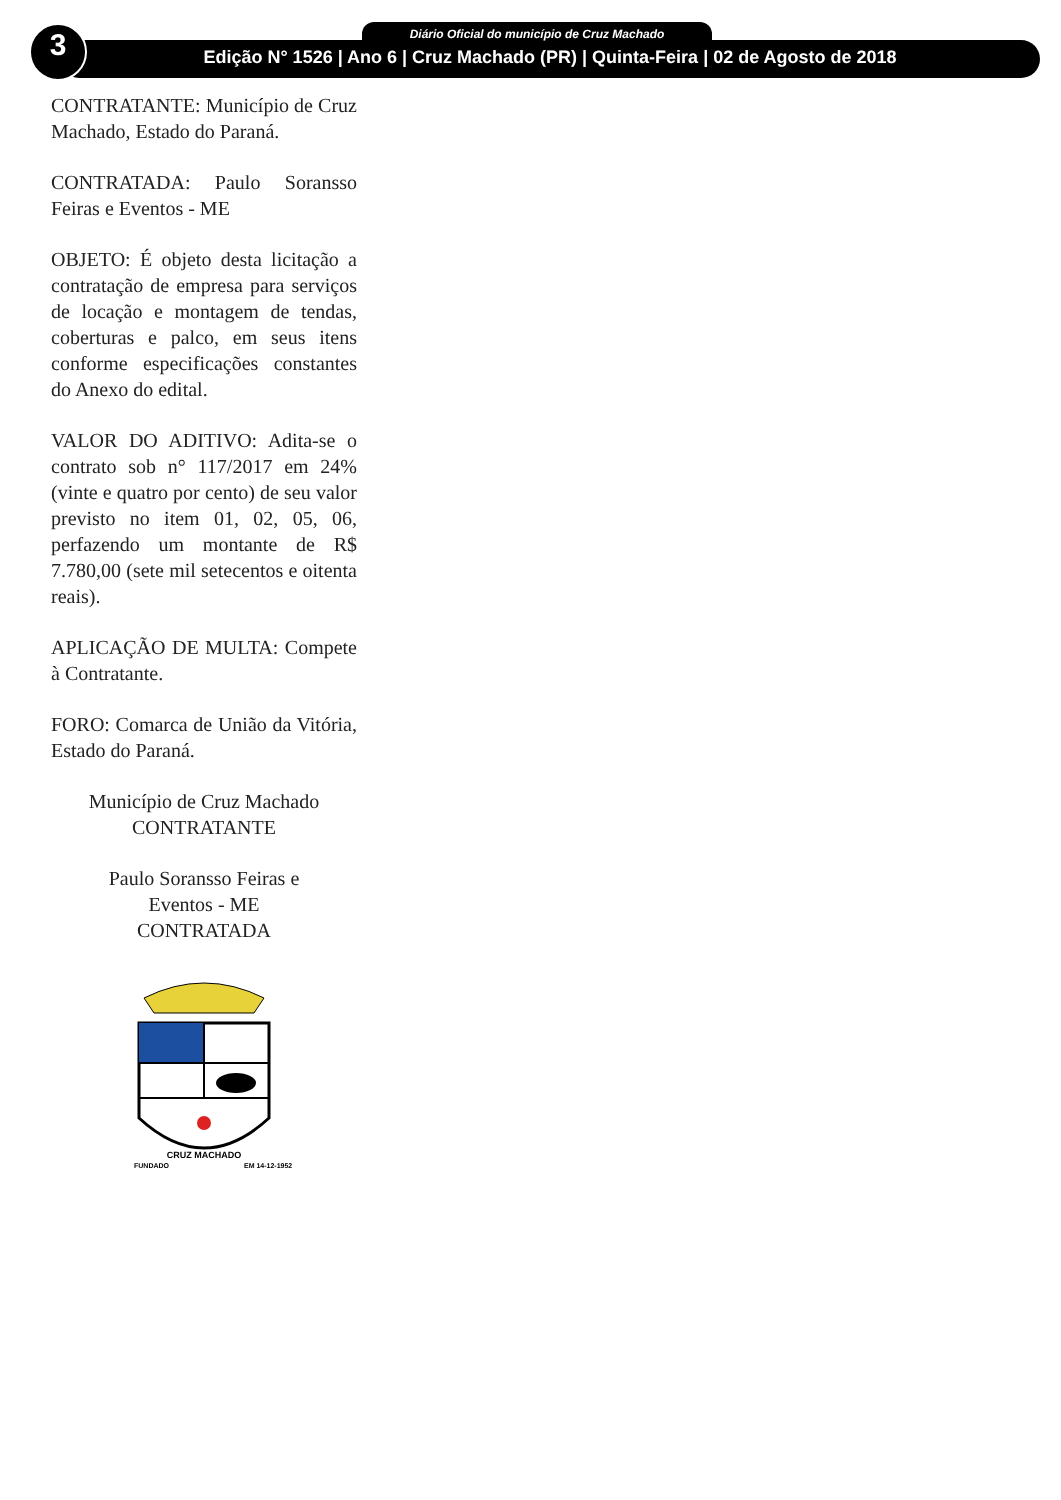3 Diário Oficial do município de Cruz Machado
Edição N° 1526 | Ano 6 | Cruz Machado (PR) | Quinta-Feira | 02 de Agosto de 2018
CONTRATANTE: Município de Cruz Machado, Estado do Paraná.
CONTRATADA: Paulo Soransso Feiras e Eventos - ME
OBJETO: É objeto desta licitação a contratação de empresa para serviços de locação e montagem de tendas, coberturas e palco, em seus itens conforme especificações constantes do Anexo do edital.
VALOR DO ADITIVO: Adita-se o contrato sob n° 117/2017 em 24% (vinte e quatro por cento) de seu valor previsto no item 01, 02, 05, 06, perfazendo um montante de R$ 7.780,00 (sete mil setecentos e oitenta reais).
APLICAÇÃO DE MULTA: Compete à Contratante.
FORO: Comarca de União da Vitória, Estado do Paraná.
Município de Cruz Machado
CONTRATANTE
Paulo Soransso Feiras e
Eventos - ME
CONTRATADA
CRUZ MACHADO
FUNDADO
EM 14-12-1952